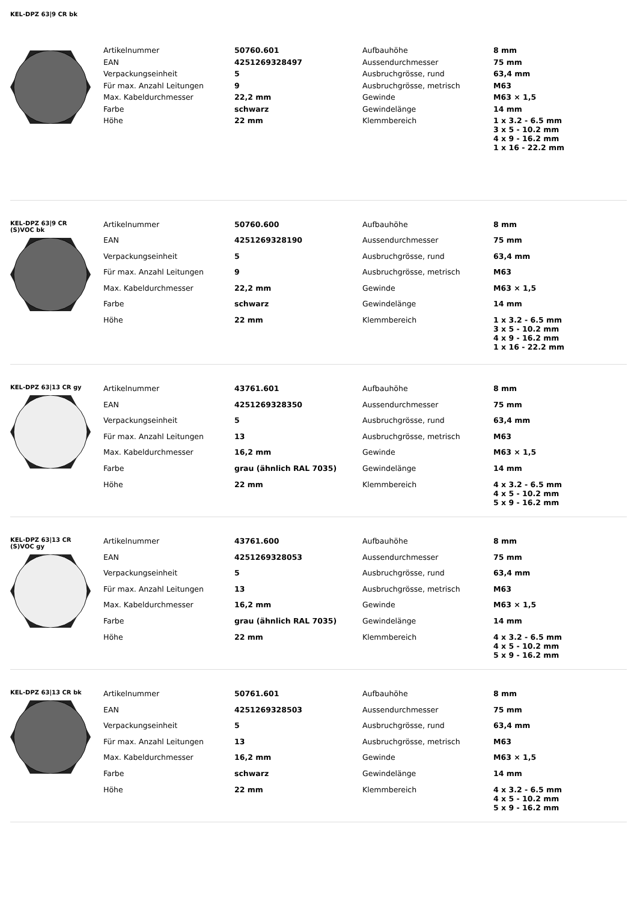KEL-DPZ 63|9 CR bk
| Artikelnummer | 50760.601 | Aufbauhöhe | 8 mm |
| EAN | 4251269328497 | Aussendurchmesser | 75 mm |
| Verpackungseinheit | 5 | Ausbruchgrösse, rund | 63,4 mm |
| Für max. Anzahl Leitungen | 9 | Ausbruchgrösse, metrisch | M63 |
| Max. Kabeldurchmesser | 22,2 mm | Gewinde | M63 × 1,5 |
| Farbe | schwarz | Gewindelänge | 14 mm |
| Höhe | 22 mm | Klemmbereich | 1 x 3.2 - 6.5 mm 3 x 5 - 10.2 mm 4 x 9 - 16.2 mm 1 x 16 - 22.2 mm |
KEL-DPZ 63|9 CR
(S)VOC bk
| Artikelnummer | 50760.600 | Aufbauhöhe | 8 mm |
| EAN | 4251269328190 | Aussendurchmesser | 75 mm |
| Verpackungseinheit | 5 | Ausbruchgrösse, rund | 63,4 mm |
| Für max. Anzahl Leitungen | 9 | Ausbruchgrösse, metrisch | M63 |
| Max. Kabeldurchmesser | 22,2 mm | Gewinde | M63 × 1,5 |
| Farbe | schwarz | Gewindelänge | 14 mm |
| Höhe | 22 mm | Klemmbereich | 1 x 3.2 - 6.5 mm 3 x 5 - 10.2 mm 4 x 9 - 16.2 mm 1 x 16 - 22.2 mm |
KEL-DPZ 63|13 CR gy
| Artikelnummer | 43761.601 | Aufbauhöhe | 8 mm |
| EAN | 4251269328350 | Aussendurchmesser | 75 mm |
| Verpackungseinheit | 5 | Ausbruchgrösse, rund | 63,4 mm |
| Für max. Anzahl Leitungen | 13 | Ausbruchgrösse, metrisch | M63 |
| Max. Kabeldurchmesser | 16,2 mm | Gewinde | M63 × 1,5 |
| Farbe | grau (ähnlich RAL 7035) | Gewindelänge | 14 mm |
| Höhe | 22 mm | Klemmbereich | 4 x 3.2 - 6.5 mm 4 x 5 - 10.2 mm 5 x 9 - 16.2 mm |
KEL-DPZ 63|13 CR
(S)VOC gy
| Artikelnummer | 43761.600 | Aufbauhöhe | 8 mm |
| EAN | 4251269328053 | Aussendurchmesser | 75 mm |
| Verpackungseinheit | 5 | Ausbruchgrösse, rund | 63,4 mm |
| Für max. Anzahl Leitungen | 13 | Ausbruchgrösse, metrisch | M63 |
| Max. Kabeldurchmesser | 16,2 mm | Gewinde | M63 × 1,5 |
| Farbe | grau (ähnlich RAL 7035) | Gewindelänge | 14 mm |
| Höhe | 22 mm | Klemmbereich | 4 x 3.2 - 6.5 mm 4 x 5 - 10.2 mm 5 x 9 - 16.2 mm |
KEL-DPZ 63|13 CR bk
| Artikelnummer | 50761.601 | Aufbauhöhe | 8 mm |
| EAN | 4251269328503 | Aussendurchmesser | 75 mm |
| Verpackungseinheit | 5 | Ausbruchgrösse, rund | 63,4 mm |
| Für max. Anzahl Leitungen | 13 | Ausbruchgrösse, metrisch | M63 |
| Max. Kabeldurchmesser | 16,2 mm | Gewinde | M63 × 1,5 |
| Farbe | schwarz | Gewindelänge | 14 mm |
| Höhe | 22 mm | Klemmbereich | 4 x 3.2 - 6.5 mm 4 x 5 - 10.2 mm 5 x 9 - 16.2 mm |